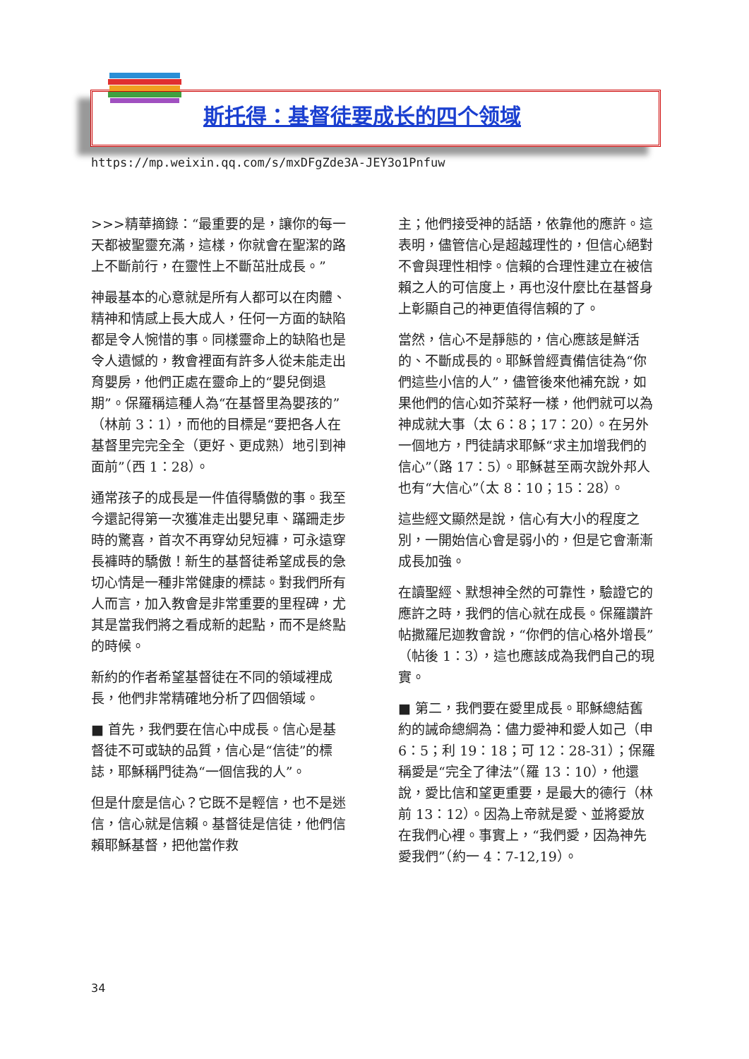斯托得：基督徒要成长的四个领域
https://mp.weixin.qq.com/s/mxDFgZde3A-JEY3o1Pnfuw
>>>精華摘錄：“最重要的是，讓你的每一天都被聖靈充滿，這樣，你就會在聖潔的路上不斷前行，在靈性上不斷茁壯成長。”
神最基本的心意就是所有人都可以在肉體、精神和情感上長大成人，任何一方面的缺陷都是令人惋惜的事。同樣靈命上的缺陷也是令人遺憾的，教會裡面有許多人從未能走出育嬰房，他們正處在靈命上的“嬰兒倒退期”。保羅稱這種人為“在基督里為嬰孩的”（林前 3：1），而他的目標是“要把各人在基督里完完全全（更好、更成熟）地引到神面前”（西 1：28）。
通常孩子的成長是一件值得驕傲的事。我至今還記得第一次獲准走出嬰兒車、蹣跚走步時的驚喜，首次不再穿幼兒短褲，可永遠穿長褲時的驕傲！新生的基督徒希望成長的急切心情是一種非常健康的標誌。對我們所有人而言，加入教會是非常重要的里程碑，尤其是當我們將之看成新的起點，而不是終點的時候。
新約的作者希望基督徒在不同的領域裡成長，他們非常精確地分析了四個領域。
■ 首先，我們要在信心中成長。信心是基督徒不可或缺的品質，信心是“信徒”的標誌，耶穌稱門徒為“一個信我的人”。
但是什麼是信心？它既不是輕信，也不是迷信，信心就是信賴。基督徒是信徒，他們信賴耶穌基督，把他當作救
主；他們接受神的話語，依靠他的應許。這表明，儘管信心是超越理性的，但信心絕對不會與理性相悖。信賴的合理性建立在被信賴之人的可信度上，再也沒什麼比在基督身上彰顯自己的神更值得信賴的了。
當然，信心不是靜態的，信心應該是鮮活的、不斷成長的。耶穌曾經責備信徒為“你們這些小信的人”，儘管後來他補充說，如果他們的信心如芥菜籽一樣，他們就可以為神成就大事（太 6：8；17：20）。在另外一個地方，門徒請求耶穌“求主加增我們的信心”（路 17：5）。耶穌甚至兩次說外邦人也有“大信心”（太 8：10；15：28）。
這些經文顯然是說，信心有大小的程度之別，一開始信心會是弱小的，但是它會漸漸成長加強。
在讀聖經、默想神全然的可靠性，驗證它的應許之時，我們的信心就在成長。保羅讚許帖撒羅尼迦教會說，“你們的信心格外增長”（帖後 1：3），這也應該成為我們自己的現實。
■ 第二，我們要在愛里成長。耶穌總結舊約的誡命總綱為：儘力愛神和愛人如己（申 6：5；利 19：18；可 12：28-31）；保羅稱愛是“完全了律法”（羅 13：10），他還說，愛比信和望更重要，是最大的德行（林前 13：12）。因為上帝就是愛、並將愛放在我們心裡。事實上，“我們愛，因為神先愛我們”（約一 4：7-12,19）。
34